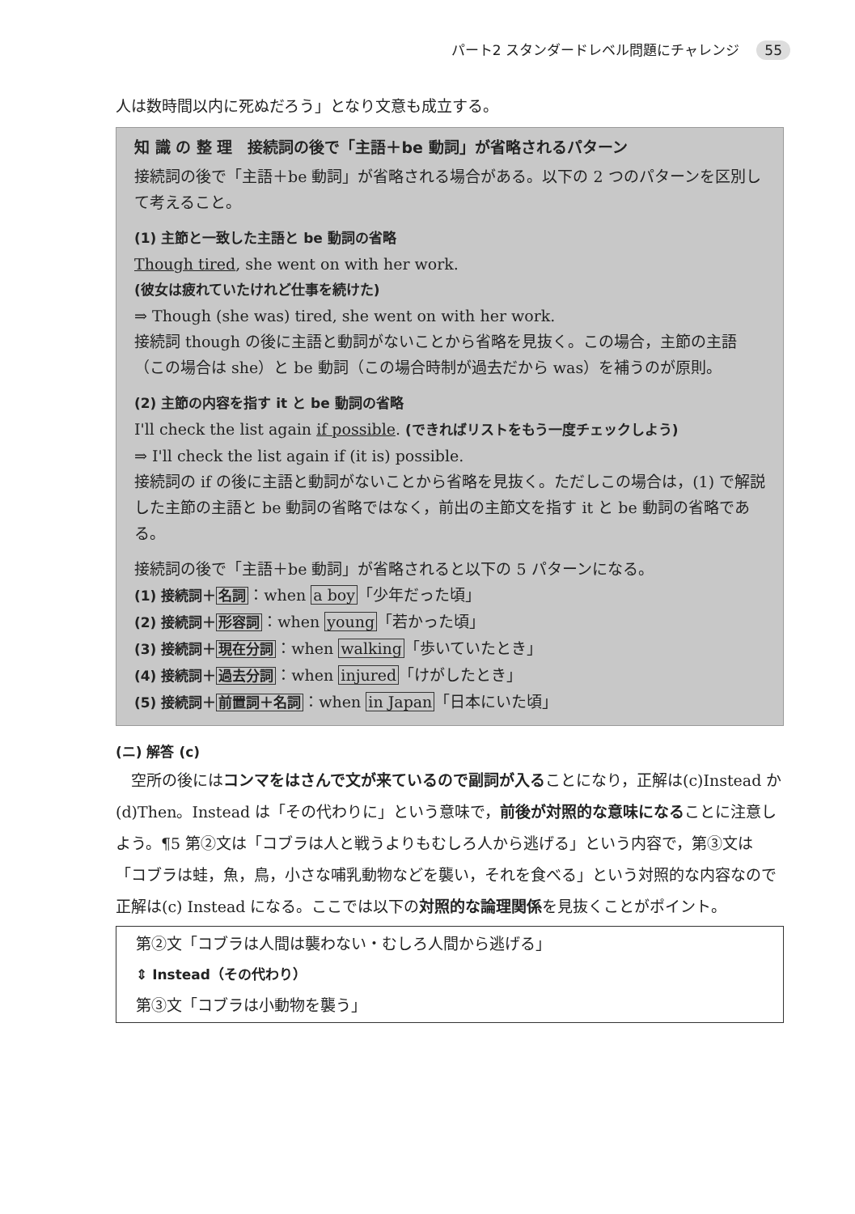パート2 スタンダードレベル問題にチャレンジ 55
人は数時間以内に死ぬだろう」となり文意も成立する。
知 識 の 整 理　接続詞の後で「主語＋be 動詞」が省略されるパターン
接続詞の後で「主語＋be 動詞」が省略される場合がある。以下の 2 つのパターンを区別して考えること。
(1) 主節と一致した主語と be 動詞の省略
Though tired, she went on with her work.
(彼女は疲れていたけれど仕事を続けた)
⇒ Though (she was) tired, she went on with her work.
接続詞 though の後に主語と動詞がないことから省略を見抜く。この場合，主節の主語（この場合は she）と be 動詞（この場合時制が過去だから was）を補うのが原則。
(2) 主節の内容を指す it と be 動詞の省略
I'll check the list again if possible. (できればリストをもう一度チェックしよう)
⇒ I'll check the list again if (it is) possible.
接続詞の if の後に主語と動詞がないことから省略を見抜く。ただしこの場合は，(1) で解説した主節の主語と be 動詞の省略ではなく，前出の主節文を指す it と be 動詞の省略である。
接続詞の後で「主語＋be 動詞」が省略されると以下の 5 パターンになる。
(1) 接続詞＋名詞：when a boy「少年だった頃」
(2) 接続詞＋形容詞：when young「若かった頃」
(3) 接続詞＋現在分詞：when walking「歩いていたとき」
(4) 接続詞＋過去分詞：when injured「けがしたとき」
(5) 接続詞＋前置詞＋名詞：when in Japan「日本にいた頃」
(ニ) 解答 (c)
　空所の後にはコンマをはさんで文が来ているので副詞が入ることになり，正解は(c)Instead か(d)Then。Instead は「その代わりに」という意味で，前後が対照的な意味になることに注意しよう。¶5 第②文は「コブラは人と戦うよりもむしろ人から逃げる」という内容で，第③文は「コブラは蛙，魚，鳥，小さな哺乳動物などを襲い，それを食べる」という対照的な内容なので正解は(c) Instead になる。ここでは以下の対照的な論理関係を見抜くことがポイント。
第②文「コブラは人間は襲わない・むしろ人間から逃げる」
⇕ Instead（その代わり）
第③文「コブラは小動物を襲う」